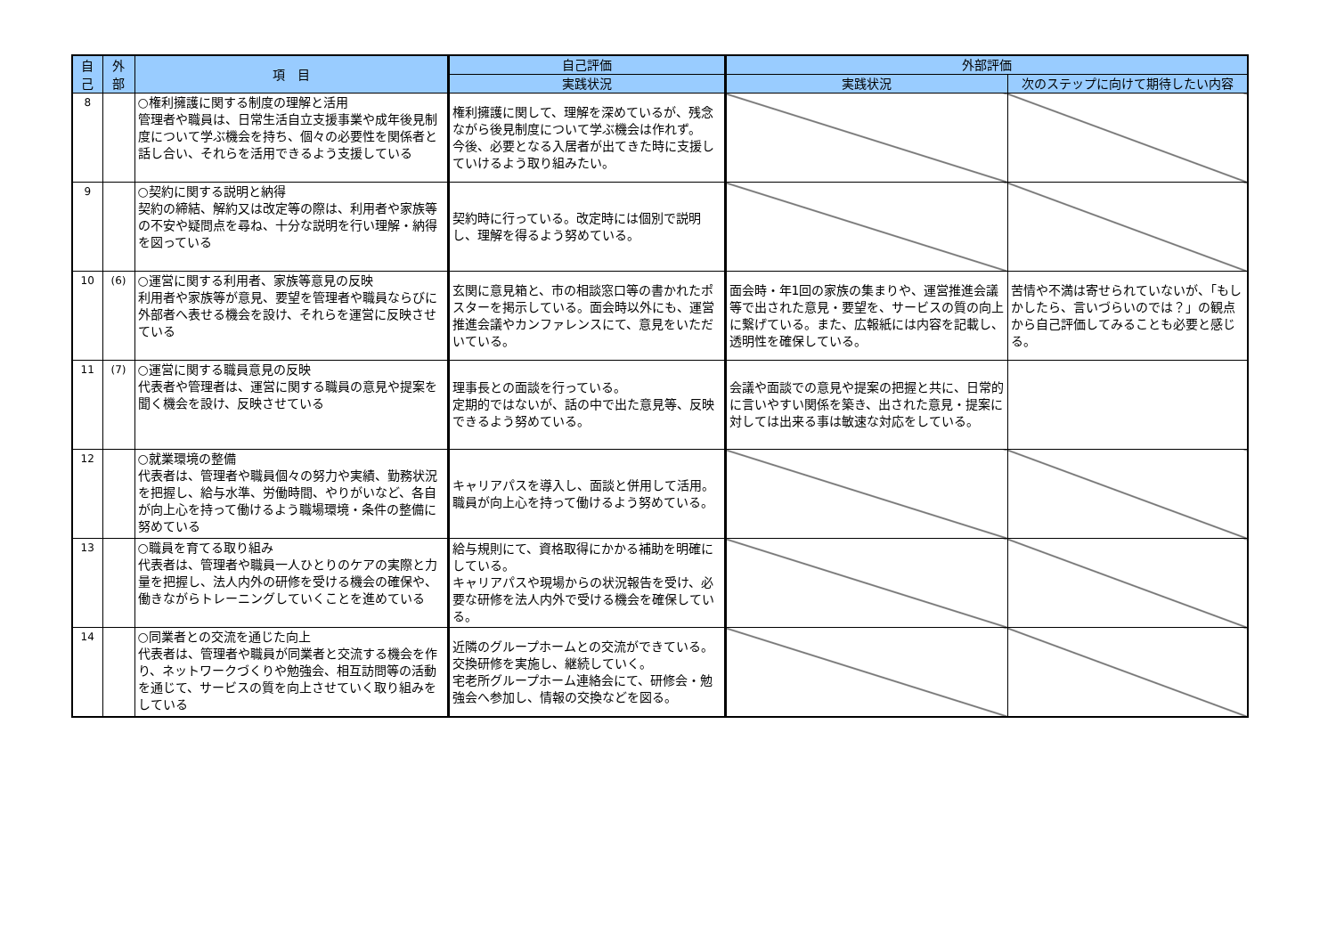| 自 己 | 外 部 | 項 目 | 自己評価 | 外部評価 | |
| --- | --- | --- | --- | --- | --- |
| | | | 実践状況 | 実践状況 | 次のステップに向けて期待したい内容 |
| 8 | | ○権利擁護に関する制度の理解と活用 管理者や職員は、日常生活自立支援事業や成年後見制度について学ぶ機会を持ち、個々の必要性を関係者と話し合い、それらを活用できるよう支援している | 権利擁護に関して、理解を深めているが、残念ながら後見制度について学ぶ機会は作れず。 今後、必要となる入居者が出てきた時に支援していけるよう取り組みたい。 | | |
| 9 | | ○契約に関する説明と納得 契約の締結、解約又は改定等の際は、利用者や家族等の不安や疑問点を尋ね、十分な説明を行い理解・納得を図っている | 契約時に行っている。改定時には個別で説明し、理解を得るよう努めている。 | | |
| 10 | (6) | ○運営に関する利用者、家族等意見の反映 利用者や家族等が意見、要望を管理者や職員ならびに外部者へ表せる機会を設け、それらを運営に反映させている | 玄関に意見箱と、市の相談窓口等の書かれたポスターを掲示している。面会時以外にも、運営推進会議やカンファレンスにて、意見をいただいている。 | 面会時・年1回の家族の集まりや、運営推進会議等で出された意見・要望を、サービスの質の向上に繋げている。また、広報紙には内容を記載し、透明性を確保している。 | 苦情や不満は寄せられていないが、「もしかしたら、言いづらいのでは？」の観点から自己評価してみることも必要と感じる。 |
| 11 | (7) | ○運営に関する職員意見の反映 代表者や管理者は、運営に関する職員の意見や提案を聞く機会を設け、反映させている | 理事長との面談を行っている。 定期的ではないが、話の中で出た意見等、反映できるよう努めている。 | 会議や面談での意見や提案の把握と共に、日常的に言いやすい関係を築き、出された意見・提案に対しては出来る事は敏速な対応をしている。 | |
| 12 | | ○就業環境の整備 代表者は、管理者や職員個々の努力や実績、勤務状況を把握し、給与水準、労働時間、やりがいなど、各自が向上心を持って働けるよう職場環境・条件の整備に努めている | キャリアパスを導入し、面談と併用して活用。職員が向上心を持って働けるよう努めている。 | | |
| 13 | | ○職員を育てる取り組み 代表者は、管理者や職員一人ひとりのケアの実際と力量を把握し、法人内外の研修を受ける機会の確保や、働きながらトレーニングしていくことを進めている | 給与規則にて、資格取得にかかる補助を明確にしている。 キャリアパスや現場からの状況報告を受け、必要な研修を法人内外で受ける機会を確保している。 | | |
| 14 | | ○同業者との交流を通じた向上 代表者は、管理者や職員が同業者と交流する機会を作り、ネットワークづくりや勉強会、相互訪問等の活動を通じて、サービスの質を向上させていく取り組みをしている | 近隣のグループホームとの交流ができている。 交換研修を実施し、継続していく。 宅老所グループホーム連絡会にて、研修会・勉強会へ参加し、情報の交換などを図る。 | | |